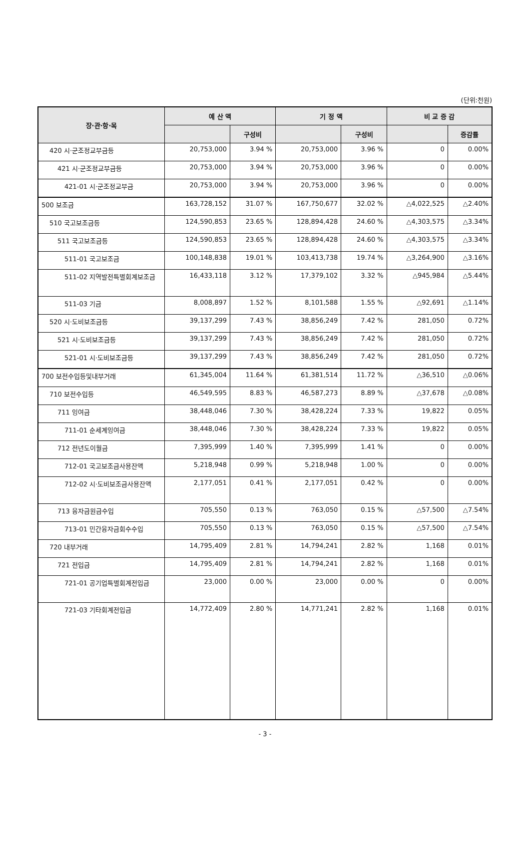(단위:천원)
| 장·관·항·목 | 예 산 액 | | 기 정 액 | | 비 교 증 감 | |
| --- | --- | --- | --- | --- | --- | --- |
| | | 구성비 | | 구성비 | | 증감률 |
| 420 시·군조정교부금등 | 20,753,000 | 3.94 % | 20,753,000 | 3.96 % | 0 | 0.00% |
| 421 시·군조정교부금등 | 20,753,000 | 3.94 % | 20,753,000 | 3.96 % | 0 | 0.00% |
| 421-01 시·군조정교부금 | 20,753,000 | 3.94 % | 20,753,000 | 3.96 % | 0 | 0.00% |
| 500 보조금 | 163,728,152 | 31.07 % | 167,750,677 | 32.02 % | △4,022,525 | △2.40% |
| 510 국고보조금등 | 124,590,853 | 23.65 % | 128,894,428 | 24.60 % | △4,303,575 | △3.34% |
| 511 국고보조금등 | 124,590,853 | 23.65 % | 128,894,428 | 24.60 % | △4,303,575 | △3.34% |
| 511-01 국고보조금 | 100,148,838 | 19.01 % | 103,413,738 | 19.74 % | △3,264,900 | △3.16% |
| 511-02 지역발전특별회계보조금 | 16,433,118 | 3.12 % | 17,379,102 | 3.32 % | △945,984 | △5.44% |
| 511-03 기금 | 8,008,897 | 1.52 % | 8,101,588 | 1.55 % | △92,691 | △1.14% |
| 520 시·도비보조금등 | 39,137,299 | 7.43 % | 38,856,249 | 7.42 % | 281,050 | 0.72% |
| 521 시·도비보조금등 | 39,137,299 | 7.43 % | 38,856,249 | 7.42 % | 281,050 | 0.72% |
| 521-01 시·도비보조금등 | 39,137,299 | 7.43 % | 38,856,249 | 7.42 % | 281,050 | 0.72% |
| 700 보전수입등및내부거래 | 61,345,004 | 11.64 % | 61,381,514 | 11.72 % | △36,510 | △0.06% |
| 710 보전수입등 | 46,549,595 | 8.83 % | 46,587,273 | 8.89 % | △37,678 | △0.08% |
| 711 잉여금 | 38,448,046 | 7.30 % | 38,428,224 | 7.33 % | 19,822 | 0.05% |
| 711-01 순세계잉여금 | 38,448,046 | 7.30 % | 38,428,224 | 7.33 % | 19,822 | 0.05% |
| 712 전년도이월금 | 7,395,999 | 1.40 % | 7,395,999 | 1.41 % | 0 | 0.00% |
| 712-01 국고보조금사용잔액 | 5,218,948 | 0.99 % | 5,218,948 | 1.00 % | 0 | 0.00% |
| 712-02 시·도비보조금사용잔액 | 2,177,051 | 0.41 % | 2,177,051 | 0.42 % | 0 | 0.00% |
| 713 융자금원금수입 | 705,550 | 0.13 % | 763,050 | 0.15 % | △57,500 | △7.54% |
| 713-01 민간융자금회수수입 | 705,550 | 0.13 % | 763,050 | 0.15 % | △57,500 | △7.54% |
| 720 내부거래 | 14,795,409 | 2.81 % | 14,794,241 | 2.82 % | 1,168 | 0.01% |
| 721 전입금 | 14,795,409 | 2.81 % | 14,794,241 | 2.82 % | 1,168 | 0.01% |
| 721-01 공기업특별회계전입금 | 23,000 | 0.00 % | 23,000 | 0.00 % | 0 | 0.00% |
| 721-03 기타회계전입금 | 14,772,409 | 2.80 % | 14,771,241 | 2.82 % | 1,168 | 0.01% |
- 3 -